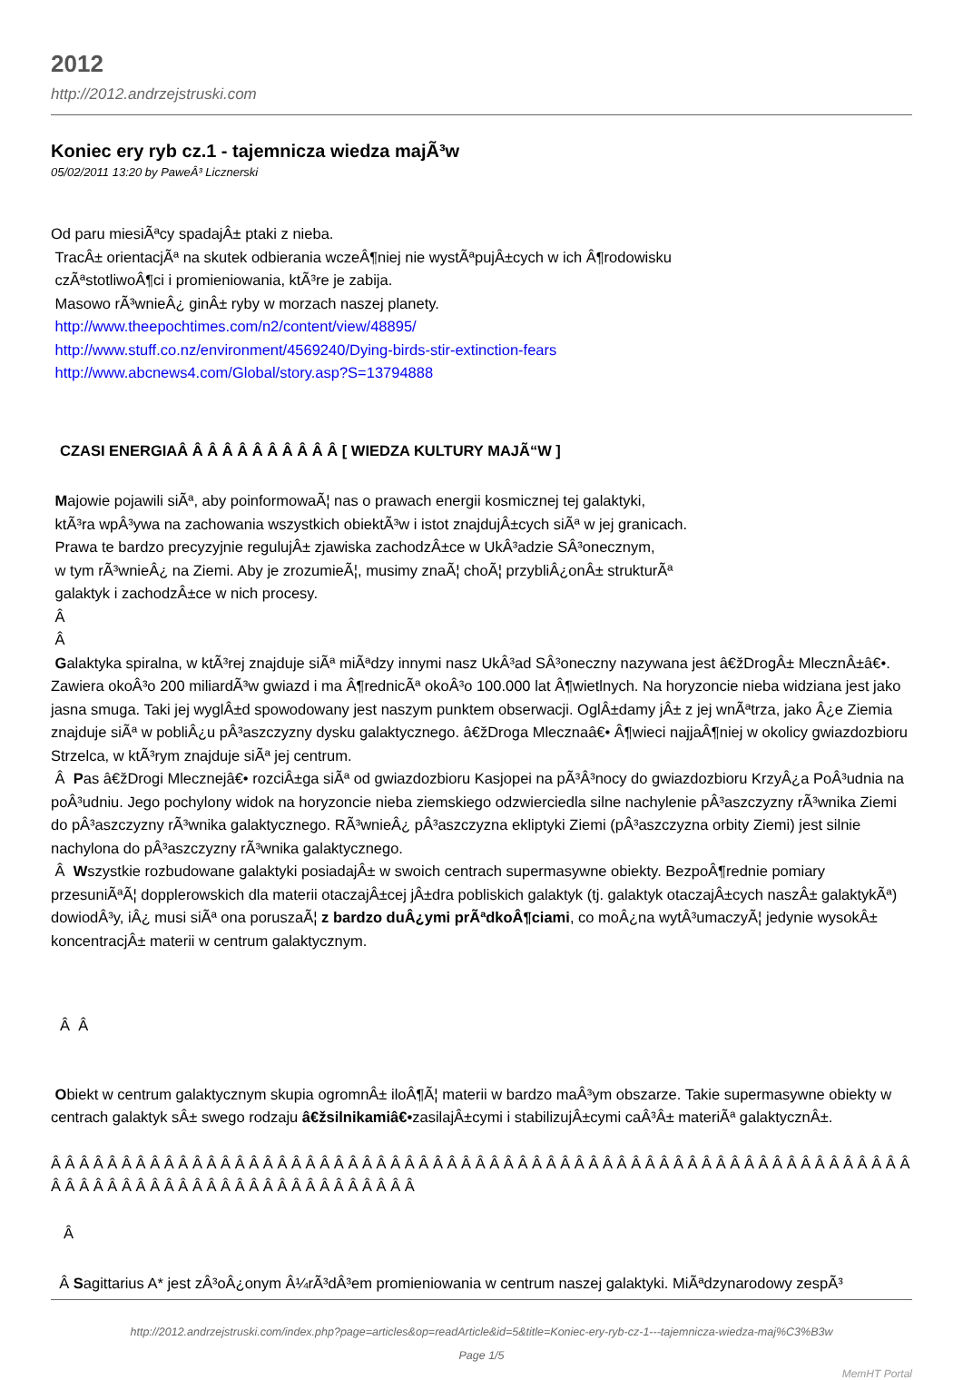2012
http://2012.andrzejstruski.com
Koniec ery ryb cz.1 - tajemnicza wiedza majÃ³w
05/02/2011 13:20 by PaweÂ³ Licznerski
Od paru miesiÃªcy spadajÂ± ptaki z nieba.
TracÂ± orientacjÃª na skutek odbierania wczeÂ¶niej nie wystÃªpujÂ±cych w ich Â¶rodowisku
czÃªstotliwoÂ¶ci i promieniowania, ktÃ³re je zabija.
Masowo rÃ³wnieÂ¿ ginÂ± ryby w morzach naszej planety.
http://www.theepochtimes.com/n2/content/view/48895/
http://www.stuff.co.nz/environment/4569240/Dying-birds-stir-extinction-fears
http://www.abcnews4.com/Global/story.asp?S=13794888
CZASI ENERGIAÂ Â Â Â Â Â Â Â Â Â Â [ WIEDZA KULTURY MAJÃ“W ]
Majowie pojawili siÃª, aby poinformowaÃ¦ nas o prawach energii kosmicznej tej galaktyki,
ktÃ³ra wpÂ³ywa na zachowania wszystkich obiektÃ³w i istot znajdujÂ±cych siÃª w jej granicach.
Prawa te bardzo precyzyjnie regulujÂ± zjawiska zachodzÂ±ce w UkÂ³adzie SÂ³onecznym,
w tym rÃ³wnieÂ¿ na Ziemi. Aby je zrozumieÃ¦, musimy znaÃ¦ choÃ¦ przybliÂ¿onÂ± strukturÃª
galaktyk i zachodzÂ±ce w nich procesy.
Â
Â
Galaktyka spiralna, w ktÃ³rej znajduje siÃª miÃªdzy innymi nasz UkÂ³ad SÂ³oneczny nazywana jest â€žDrogÂ± MlecznÂ±â€•. Zawiera okoÂ³o 200 miliardÃ³w gwiazd i ma Â¶rednicÃª okoÂ³o 100.000 lat Â¶wietlnych. Na horyzoncie nieba widziana jest jako jasna smuga. Taki jej wyglÂ±d spowodowany jest naszym punktem obserwacji. OglÂ±damy jÂ± z jej wnÃªtrza, jako Â¿e Ziemia znajduje siÃª w pobliÂ¿u pÂ³aszczyzny dysku galaktycznego. â€žDroga Mlecznaâ€• Â¶wieci najjaÂ¶niej w okolicy gwiazdozbioru Strzelca, w ktÃ³rym znajduje siÃª jej centrum.
Â Pas â€žDrogi Mlecznejâ€• rozciÂ±ga siÃª od gwiazdozbioru Kasjopei na pÃ³Â³nocy do gwiazdozbioru KrzyÂ¿a PoÂ³udnia na poÂ³udniu. Jego pochylony widok na horyzoncie nieba ziemskiego odzwierciedla silne nachylenie pÂ³aszczyzny rÃ³wnika Ziemi do pÂ³aszczyzny rÃ³wnika galaktycznego. RÃ³wnieÂ¿ pÂ³aszczyzna ekliptyki Ziemi (pÂ³aszczyzna orbity Ziemi) jest silnie nachylona do pÂ³aszczyzny rÃ³wnika galaktycznego.
Â Wszystkie rozbudowane galaktyki posiadajÂ± w swoich centrach supermasywne obiekty. BezpoÂ¶rednie pomiary przesuniÃªÃ¦ dopplerowskich dla materii otaczajÂ±cej jÂ±dra pobliskich galaktyk (tj. galaktyk otaczajÂ±cych naszÂ± galaktykÃª) dowiodÂ³y, iÂ¿ musi siÃª ona poruszaÃ¦ z bardzo duÂ¿ymi prÃªdkoÂ¶ciami, co moÂ¿na wytÂ³umaczyÃ¦ jedynie wysokÂ± koncentracjÂ± materii w centrum galaktycznym.
Â Â
Obiekt w centrum galaktycznym skupia ogromnÂ± iloÂ¶Ã¦ materii w bardzo maÂ³ym obszarze. Takie supermasywne obiekty w centrach galaktyk sÂ± swego rodzaju â€žsilnikamiâ€•zasilajÂ±cymi i stabilizujÂ±cymi caÂ³Â± materiÃª galaktycznÂ±.
Â Â Â Â Â Â Â Â Â Â Â Â Â Â Â Â Â Â Â Â Â Â Â Â Â Â Â Â Â Â Â Â Â Â Â Â Â Â Â Â Â Â Â Â Â Â Â Â Â Â Â Â Â Â Â Â Â Â Â Â Â Â Â Â Â Â Â Â Â Â Â Â Â Â Â Â Â Â Â Â Â Â Â Â Â Â Â
Â
Â Sagittarius A* jest zÂ³oÂ¿onym Â¼rÃ³dÂ³em promieniowania w centrum naszej galaktyki. MiÃªdzynarodowy zespÃ³
http://2012.andrzejstruski.com/index.php?page=articles&op=readArticle&id=5&title=Koniec-ery-ryb-cz-1---tajemnicza-wiedza-maj%C3%B3w
Page 1/5
MemHT Portal